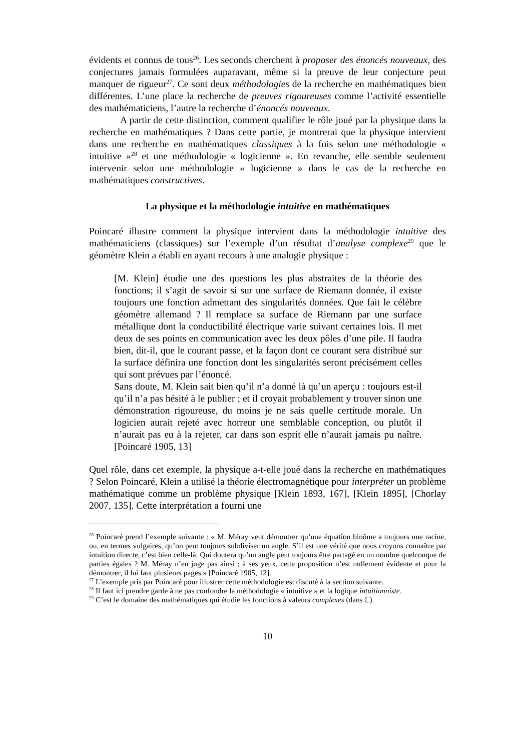évidents et connus de tous<sup>26</sup>. Les seconds cherchent à proposer des énoncés nouveaux, des conjectures jamais formulées auparavant, même si la preuve de leur conjecture peut manquer de rigueur<sup>27</sup>. Ce sont deux méthodologies de la recherche en mathématiques bien différentes. L’une place la recherche de preuves rigoureuses comme l’activité essentielle des mathématiciens, l’autre la recherche d’énoncés nouveaux.
A partir de cette distinction, comment qualifier le rôle joué par la physique dans la recherche en mathématiques ? Dans cette partie, je montrerai que la physique intervient dans une recherche en mathématiques classiques à la fois selon une méthodologie « intuitive »<sup>28</sup> et une méthodologie « logicienne ». En revanche, elle semble seulement intervenir selon une méthodologie « logicienne » dans le cas de la recherche en mathématiques constructives.
La physique et la méthodologie intuitive en mathématiques
Poincaré illustre comment la physique intervient dans la méthodologie intuitive des mathématiciens (classiques) sur l’exemple d’un résultat d’analyse complexe<sup>29</sup> que le géomètre Klein a établi en ayant recours à une analogie physique :
[M. Klein] étudie une des questions les plus abstraites de la théorie des fonctions; il s’agit de savoir si sur une surface de Riemann donnée, il existe toujours une fonction admettant des singularités données. Que fait le célèbre géomètre allemand ? Il remplace sa surface de Riemann par une surface métallique dont la conductibilité électrique varie suivant certaines lois. Il met deux de ses points en communication avec les deux pôles d’une pile. Il faudra bien, dit-il, que le courant passe, et la façon dont ce courant sera distribué sur la surface définira une fonction dont les singularités seront précisément celles qui sont prévues par l’énoncé.
Sans doute, M. Klein sait bien qu’il n’a donné là qu’un aperçu : toujours est-il qu’il n’a pas hésité à le publier ; et il croyait probablement y trouver sinon une démonstration rigoureuse, du moins je ne sais quelle certitude morale. Un logicien aurait rejeté avec horreur une semblable conception, ou plutôt il n’aurait pas eu à la rejeter, car dans son esprit elle n’aurait jamais pu naître. [Poincaré 1905, 13]
Quel rôle, dans cet exemple, la physique a-t-elle joué dans la recherche en mathématiques ? Selon Poincaré, Klein a utilisé la théorie électromagnétique pour interpréter un problème mathématique comme un problème physique [Klein 1893, 167], [Klein 1895], [Chorlay 2007, 135]. Cette interprétation a fourni une
<sup>26</sup> Poincaré prend l’exemple suivante : « M. Méray veut démontrer qu’une équation binôme a toujours une racine, ou, en termes vulgaires, qu’on peut toujours subdiviser un angle. S’il est une vérité que nous croyons connaître par intuition directe, c’est bien celle-là. Qui doutera qu’un angle peut toujours être partagé en un nombre quelconque de parties égales ? M. Méray n’en juge pas ainsi ; à ses yeux, cette proposition n’est nullement évidente et pour la démontrer, il lui faut plusieurs pages » [Poincaré 1905, 12].
<sup>27</sup> L’exemple pris par Poincaré pour illustrer cette méthodologie est discuté à la section suivante.
<sup>28</sup> Il faut ici prendre garde à ne pas confondre la méthodologie « intuitive » et la logique intuitionniste.
<sup>29</sup> C’est le domaine des mathématiques qui étudie les fonctions à valeurs complexes (dans ℂ).
10